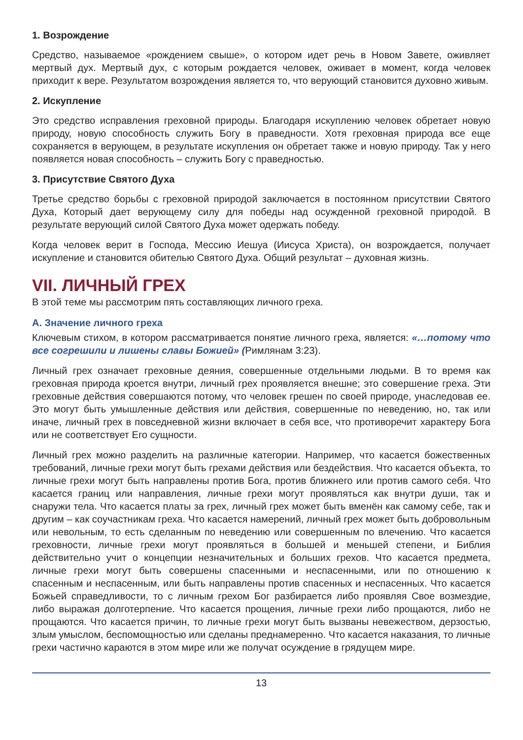1. Возрождение
Средство, называемое «рождением свыше», о котором идет речь в Новом Завете, оживляет мертвый дух. Мертвый дух, с которым рождается человек, оживает в момент, когда человек приходит к вере. Результатом возрождения является то, что верующий становится духовно живым.
2. Искупление
Это средство исправления греховной природы. Благодаря искуплению человек обретает новую природу, новую способность служить Богу в праведности. Хотя греховная природа все еще сохраняется в верующем, в результате искупления он обретает также и новую природу. Так у него появляется новая способность – служить Богу с праведностью.
3. Присутствие Святого Духа
Третье средство борьбы с греховной природой заключается в постоянном присутствии Святого Духа, Который дает верующему силу для победы над осужденной греховной природой. В результате верующий силой Святого Духа может одержать победу.
Когда человек верит в Господа, Мессию Иешуа (Иисуса Христа), он возрождается, получает искупление и становится обителью Святого Духа. Общий результат – духовная жизнь.
VII. ЛИЧНЫЙ ГРЕХ
В этой теме мы рассмотрим пять составляющих личного греха.
А. Значение личного греха
Ключевым стихом, в котором рассматривается понятие личного греха, является: «…потому что все согрешили и лишены славы Божией» (Римлянам 3:23).
Личный грех означает греховные деяния, совершенные отдельными людьми. В то время как греховная природа кроется внутри, личный грех проявляется внешне; это совершение греха. Эти греховные действия совершаются потому, что человек грешен по своей природе, унаследовав ее. Это могут быть умышленные действия или действия, совершенные по неведению, но, так или иначе, личный грех в повседневной жизни включает в себя все, что противоречит характеру Бога или не соответствует Его сущности.
Личный грех можно разделить на различные категории. Например, что касается божественных требований, личные грехи могут быть грехами действия или бездействия. Что касается объекта, то личные грехи могут быть направлены против Бога, против ближнего или против самого себя. Что касается границ или направления, личные грехи могут проявляться как внутри души, так и снаружи тела. Что касается платы за грех, личный грех может быть вменён как самому себе, так и другим – как соучастникам греха. Что касается намерений, личный грех может быть добровольным или невольным, то есть сделанным по неведению или совершенным по влечению. Что касается греховности, личные грехи могут проявляться в большей и меньшей степени, и Библия действительно учит о концепции незначительных и больших грехов. Что касается предмета, личные грехи могут быть совершены спасенными и неспасенными, или по отношению к спасенным и неспасенным, или быть направлены против спасенных и неспасенных. Что касается Божьей справедливости, то с личным грехом Бог разбирается либо проявляя Свое возмездие, либо выражая долготерпение. Что касается прощения, личные грехи либо прощаются, либо не прощаются. Что касается причин, то личные грехи могут быть вызваны невежеством, дерзостью, злым умыслом, беспомощностью или сделаны преднамеренно. Что касается наказания, то личные грехи частично караются в этом мире или же получат осуждение в грядущем мире.
13